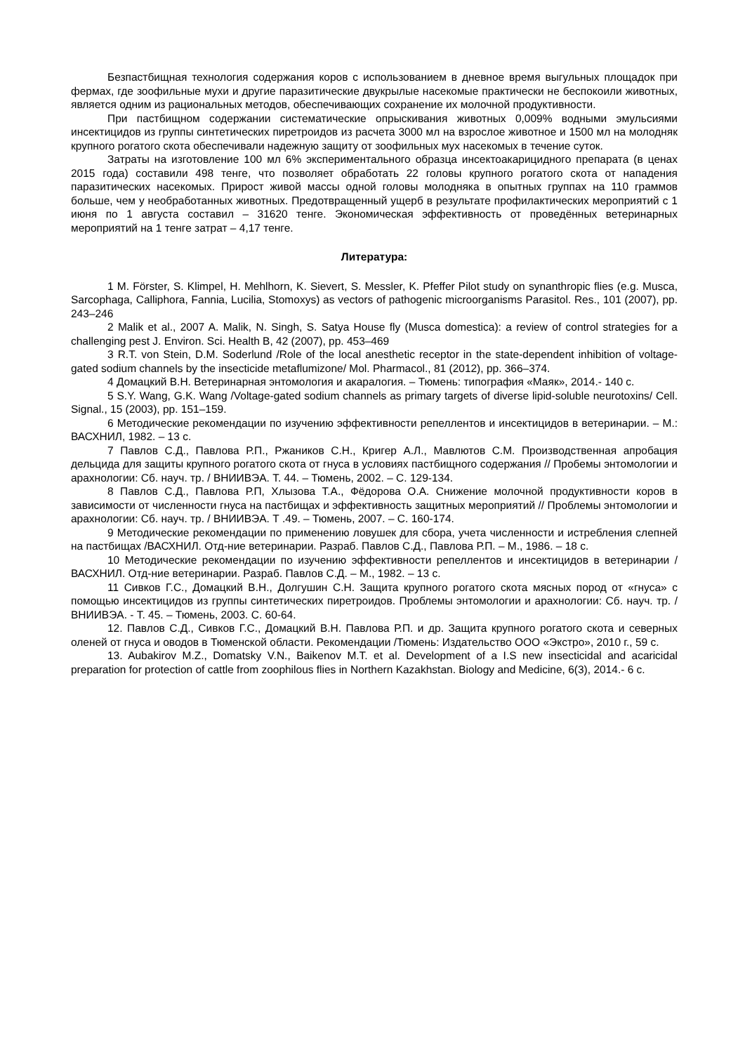Безпастбищная технология содержания коров с использованием в дневное время выгульных площадок при фермах, где зоофильные мухи и другие паразитические двукрылые насекомые практически не беспокоили животных, является одним из рациональных методов, обеспечивающих сохранение их молочной продуктивности.
При пастбищном содержании систематические опрыскивания животных 0,009% водными эмульсиями инсектицидов из группы синтетических пиретроидов из расчета 3000 мл на взрослое животное и 1500 мл на молодняк крупного рогатого скота обеспечивали надежную защиту от зоофильных мух насекомых в течение суток.
Затраты на изготовление 100 мл 6% экспериментального образца инсектоакарицидного препарата (в ценах 2015 года) составили 498 тенге, что позволяет обработать 22 головы крупного рогатого скота от нападения паразитических насекомых. Прирост живой массы одной головы молодняка в опытных группах на 110 граммов больше, чем у необработанных животных. Предотвращенный ущерб в результате профилактических мероприятий с 1 июня по 1 августа составил – 31620 тенге. Экономическая эффективность от проведённых ветеринарных мероприятий на 1 тенге затрат – 4,17 тенге.
Литература:
1 M. Förster, S. Klimpel, H. Mehlhorn, K. Sievert, S. Messler, K. Pfeffer Pilot study on synanthropic flies (e.g. Musca, Sarcophaga, Calliphora, Fannia, Lucilia, Stomoxys) as vectors of pathogenic microorganisms Parasitol. Res., 101 (2007), pp. 243–246
2 Malik et al., 2007 A. Malik, N. Singh, S. Satya House fly (Musca domestica): a review of control strategies for a challenging pest J. Environ. Sci. Health B, 42 (2007), pp. 453–469
3 R.T. von Stein, D.M. Soderlund /Role of the local anesthetic receptor in the state-dependent inhibition of voltage-gated sodium channels by the insecticide metaflumizone/ Mol. Pharmacol., 81 (2012), pp. 366–374.
4 Домацкий В.Н. Ветеринарная энтомология и акаралогия. – Тюмень: типография «Маяк», 2014.- 140 с.
5 S.Y. Wang, G.K. Wang /Voltage-gated sodium channels as primary targets of diverse lipid-soluble neurotoxins/ Cell. Signal., 15 (2003), pp. 151–159.
6 Методические рекомендации по изучению эффективности репеллентов и инсектицидов в ветеринарии. – М.: ВАСХНИЛ, 1982. – 13 с.
7 Павлов С.Д., Павлова Р.П., Ржаников С.Н., Кригер А.Л., Мавлютов С.М. Производственная апробация дельцида для защиты крупного рогатого скота от гнуса в условиях пастбищного содержания // Пробемы энтомологии и арахнологии: Сб. науч. тр. / ВНИИВЭА. Т. 44. – Тюмень, 2002. – С. 129-134.
8 Павлов С.Д., Павлова Р.П, Хлызова Т.А., Фёдорова О.А. Снижение молочной продуктивности коров в зависимости от численности гнуса на пастбищах и эффективность защитных мероприятий // Проблемы энтомологии и арахнологии: Сб. науч. тр. / ВНИИВЭА. Т .49. – Тюмень, 2007. – С. 160-174.
9 Методические рекомендации по применению ловушек для сбора, учета численности и истребления слепней на пастбищах /ВАСХНИЛ. Отд-ние ветеринарии. Разраб. Павлов С.Д., Павлова Р.П. – М., 1986. – 18 с.
10 Методические рекомендации по изучению эффективности репеллентов и инсектицидов в ветеринарии / ВАСХНИЛ. Отд-ние ветеринарии. Разраб. Павлов С.Д. – М., 1982. – 13 с.
11 Сивков Г.С., Домацкий В.Н., Долгушин С.Н. Защита крупного рогатого скота мясных пород от «гнуса» с помощью инсектицидов из группы синтетических пиретроидов. Проблемы энтомологии и арахнологии: Сб. науч. тр. / ВНИИВЭА. - Т. 45. – Тюмень, 2003. С. 60-64.
12. Павлов С.Д., Сивков Г.С., Домацкий В.Н. Павлова Р.П. и др. Защита крупного рогатого скота и северных оленей от гнуса и оводов в Тюменской области. Рекомендации /Тюмень: Издательство ООО «Экстро», 2010 г., 59 с.
13. Aubakirov M.Z., Domatsky V.N., Baikenov M.T. et al. Development of a I.S new insecticidal and acaricidal preparation for protection of cattle from zoophilous flies in Northern Kazakhstan. Biology and Medicine, 6(3), 2014.- 6 с.